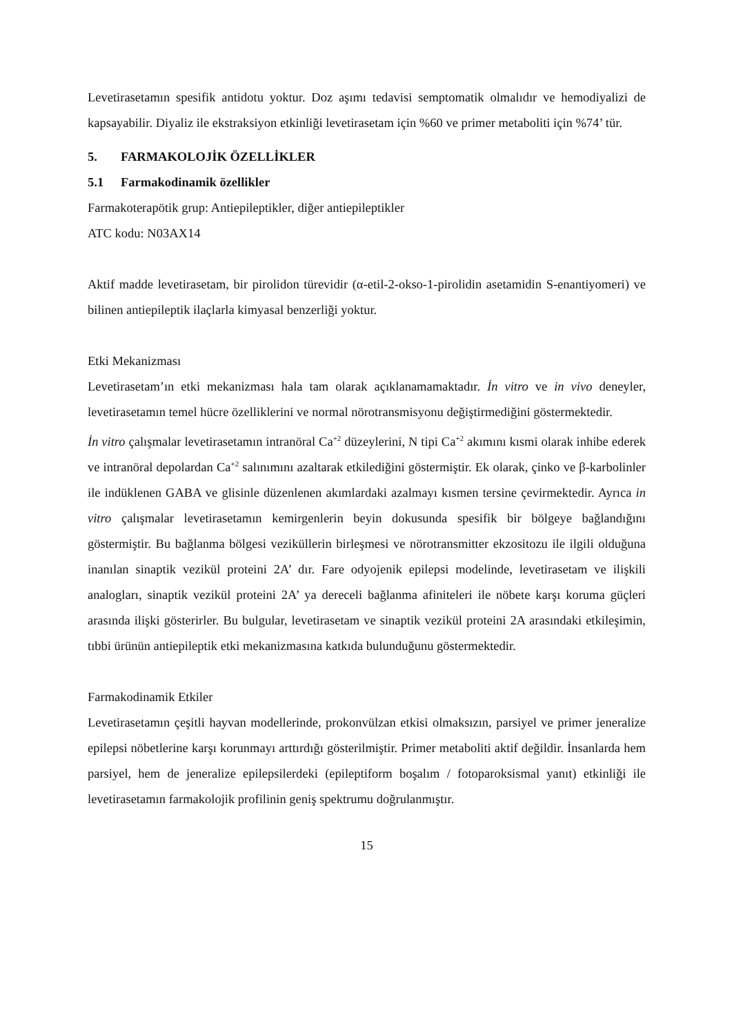Levetirasetamın spesifik antidotu yoktur. Doz aşımı tedavisi semptomatik olmalıdır ve hemodiyalizi de kapsayabilir. Diyaliz ile ekstraksiyon etkinliği levetirasetam için %60 ve primer metaboliti için %74’ tür.
5. FARMAKOLOJİK ÖZELLİKLER
5.1 Farmakodinamik özellikler
Farmakoterapötik grup: Antiepileptikler, diğer antiepileptikler
ATC kodu: N03AX14
Aktif madde levetirasetam, bir pirolidon türevidir (α-etil-2-okso-1-pirolidin asetamidin S-enantiyomeri) ve bilinen antiepileptik ilaçlarla kimyasal benzerliği yoktur.
Etki Mekanizması
Levetirasetam’ın etki mekanizması hala tam olarak açıklanamamaktadır. İn vitro ve in vivo deneyler, levetirasetamın temel hücre özelliklerini ve normal nörotransmisyonu değiştirmediğini göstermektedir.
İn vitro çalışmalar levetirasetamın intranöral Ca<sup>+2</sup> düzeylerini, N tipi Ca<sup>+2</sup> akımını kısmi olarak inhibe ederek ve intranöral depolardan Ca<sup>+2</sup> salınımını azaltarak etkilediğini göstermiştir. Ek olarak, çinko ve β-karbolinler ile indüklenen GABA ve glisinle düzenlenen akımlardaki azalmayı kısmen tersine çevirmektedir. Ayrıca in vitro çalışmalar levetirasetamın kemirgenlerin beyin dokusunda spesifik bir bölgeye bağlandığını göstermiştir. Bu bağlanma bölgesi veziküllerin birleşmesi ve nörotransmitter ekzositozu ile ilgili olduğuna inanılan sinaptik vezikül proteini 2A’ dır. Fare odyojenik epilepsi modelinde, levetirasetam ve ilişkili analogları, sinaptik vezikül proteini 2A’ ya dereceli bağlanma afiniteleri ile nöbete karşı koruma güçleri arasında ilişki gösterirler. Bu bulgular, levetirasetam ve sinaptik vezikül proteini 2A arasındaki etkileşimin, tıbbi ürünün antiepileptik etki mekanizmasına katkıda bulunduğunu göstermektedir.
Farmakodinamik Etkiler
Levetirasetamın çeşitli hayvan modellerinde, prokonvülzan etkisi olmaksızın, parsiyel ve primer jeneralize epilepsi nöbetlerine karşı korunmayı arttırdığı gösterilmiştir. Primer metaboliti aktif değildir. İnsanlarda hem parsiyel, hem de jeneralize epilepsilerdeki (epileptiform boşalım / fotoparoksismal yanıt) etkinliği ile levetirasetamın farmakolojik profilinin geniş spektrumu doğrulanmıştır.
15